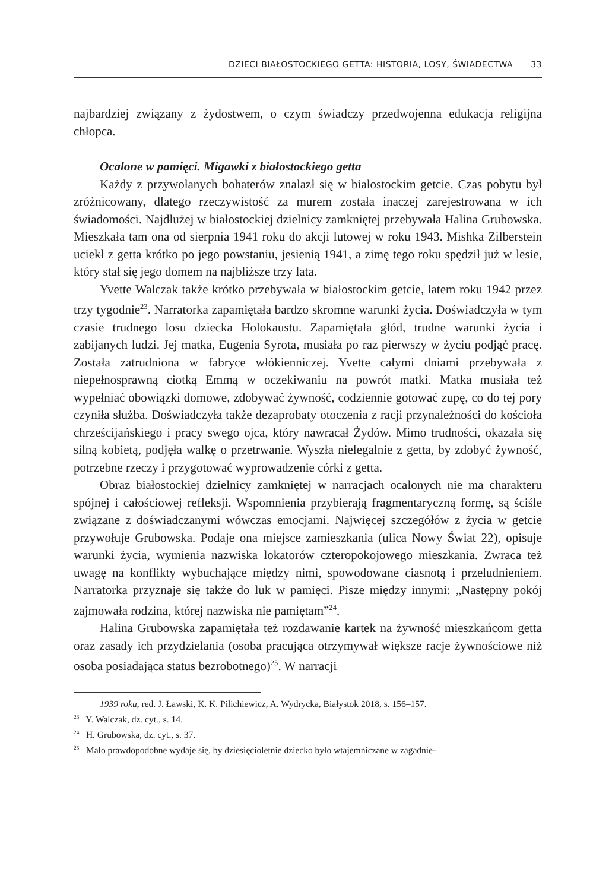DZIECI BIAŁOSTOCKIEGO GETTA: HISTORIA, LOSY, ŚWIADECTWA 33
najbardziej związany z żydostwem, o czym świadczy przedwojenna edukacja religijna chłopca.
Ocalone w pamięci. Migawki z białostockiego getta
Każdy z przywołanych bohaterów znalazł się w białostockim getcie. Czas pobytu był zróżnicowany, dlatego rzeczywistość za murem została inaczej zarejestrowana w ich świadomości. Najdłużej w białostockiej dzielnicy zamkniętej przebywała Halina Grubowska. Mieszkała tam ona od sierpnia 1941 roku do akcji lutowej w roku 1943. Mishka Zilberstein uciekł z getta krótko po jego powstaniu, jesienią 1941, a zimę tego roku spędził już w lesie, który stał się jego domem na najbliższe trzy lata.
Yvette Walczak także krótko przebywała w białostockim getcie, latem roku 1942 przez trzy tygodnie<sup>23</sup>. Narratorka zapamiętała bardzo skromne warunki życia. Doświadczyła w tym czasie trudnego losu dziecka Holokaustu. Zapamiętała głód, trudne warunki życia i zabijanych ludzi. Jej matka, Eugenia Syrota, musiała po raz pierwszy w życiu podjąć pracę. Została zatrudniona w fabryce włókienniczej. Yvette całymi dniami przebywała z niepełnosprawną ciotką Emmą w oczekiwaniu na powrót matki. Matka musiała też wypełniać obowiązki domowe, zdobywać żywność, codziennie gotować zupę, co do tej pory czyniła służba. Doświadczyła także dezaprobaty otoczenia z racji przynależności do kościoła chrześcijańskiego i pracy swego ojca, który nawracał Żydów. Mimo trudności, okazała się silną kobietą, podjęła walkę o przetrwanie. Wyszła nielegalnie z getta, by zdobyć żywność, potrzebne rzeczy i przygotować wyprowadzenie córki z getta.
Obraz białostockiej dzielnicy zamkniętej w narracjach ocalonych nie ma charakteru spójnej i całościowej refleksji. Wspomnienia przybierają fragmentaryczną formę, są ściśle związane z doświadczanymi wówczas emocjami. Najwięcej szczegółów z życia w getcie przywołuje Grubowska. Podaje ona miejsce zamieszkania (ulica Nowy Świat 22), opisuje warunki życia, wymienia nazwiska lokatorów czteropokojowego mieszkania. Zwraca też uwagę na konflikty wybuchające między nimi, spowodowane ciasnotą i przeludnieniem. Narratorka przyznaje się także do luk w pamięci. Pisze między innymi: „Następny pokój zajmowała rodzina, której nazwiska nie pamiętam”<sup>24</sup>.
Halina Grubowska zapamiętała też rozdawanie kartek na żywność mieszkańcom getta oraz zasady ich przydzielania (osoba pracująca otrzymywał większe racje żywnościowe niż osoba posiadająca status bezrobotnego)<sup>25</sup>. W narracji
1939 roku, red. J. Ławski, K. K. Pilichiewicz, A. Wydrycka, Białystok 2018, s. 156–157.
<sup>23</sup> Y. Walczak, dz. cyt., s. 14.
<sup>24</sup> H. Grubowska, dz. cyt., s. 37.
<sup>25</sup> Mało prawdopodobne wydaje się, by dziesięcioletnie dziecko było wtajemniczane w zagadnie-